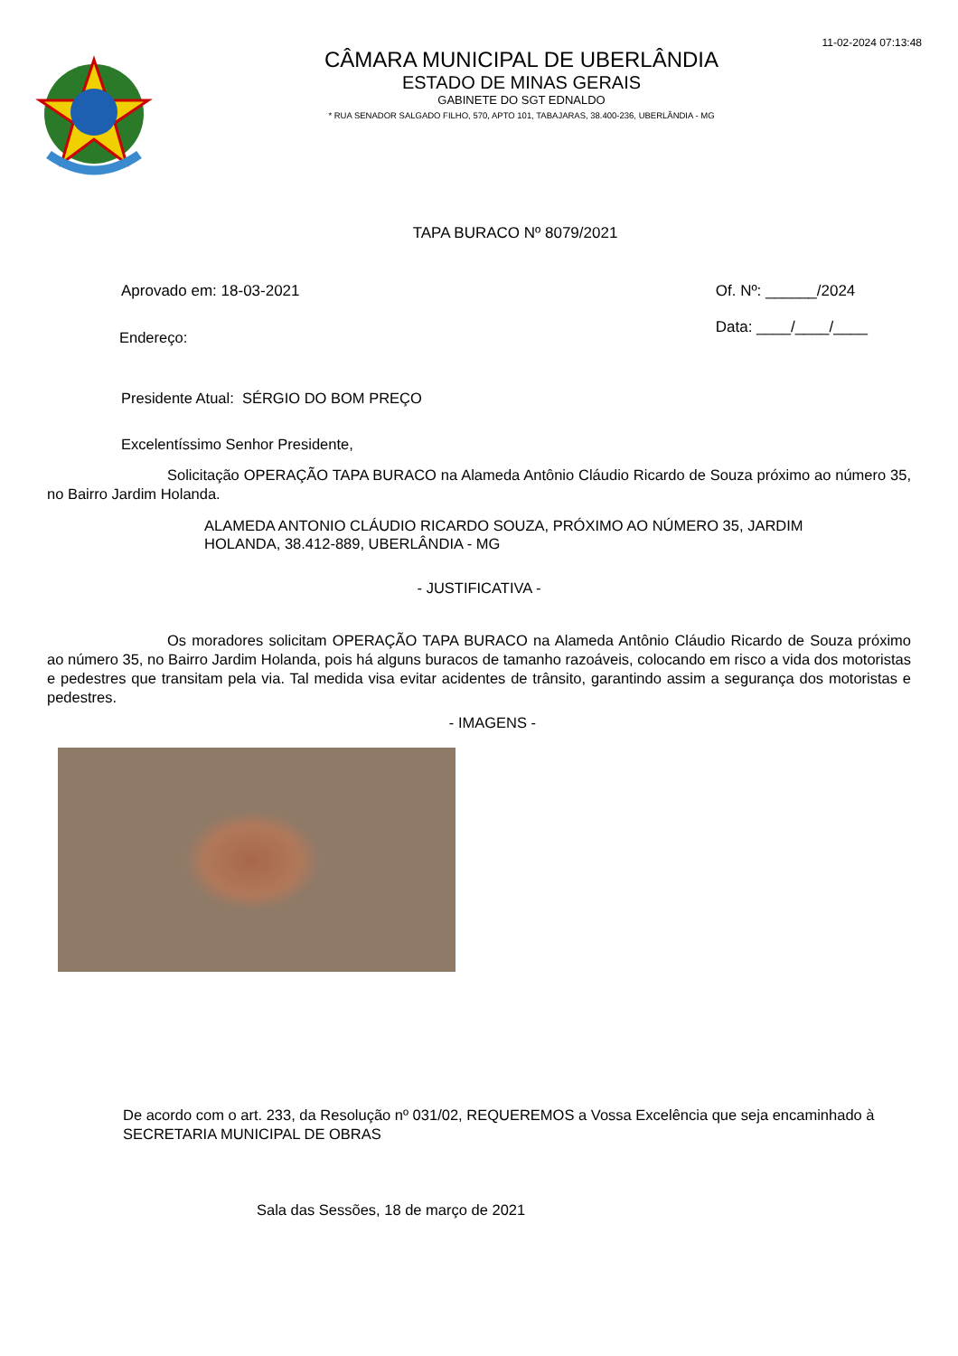11-02-2024 07:13:48
CÂMARA MUNICIPAL DE UBERLÂNDIA
ESTADO DE MINAS GERAIS
GABINETE DO SGT EDNALDO
* RUA SENADOR SALGADO FILHO, 570, APTO 101, TABAJARAS, 38.400-236, UBERLÂNDIA - MG
TAPA BURACO Nº 8079/2021
Aprovado em: 18-03-2021 Of. Nº: ______/2024
Data: ____/____/____
Endereço:
Presidente Atual: SÉRGIO DO BOM PREÇO
Excelentíssimo Senhor Presidente,
Solicitação OPERAÇÃO TAPA BURACO na Alameda Antônio Cláudio Ricardo de Souza próximo ao número 35, no Bairro Jardim Holanda.
ALAMEDA ANTONIO CLÁUDIO RICARDO SOUZA, PRÓXIMO AO NÚMERO 35, JARDIM HOLANDA, 38.412-889, UBERLÂNDIA - MG
- JUSTIFICATIVA -
Os moradores solicitam OPERAÇÃO TAPA BURACO na Alameda Antônio Cláudio Ricardo de Souza próximo ao número 35, no Bairro Jardim Holanda, pois há alguns buracos de tamanho razoáveis, colocando em risco a vida dos motoristas e pedestres que transitam pela via. Tal medida visa evitar acidentes de trânsito, garantindo assim a segurança dos motoristas e pedestres.
- IMAGENS -
De acordo com o art. 233, da Resolução nº 031/02, REQUEREMOS a Vossa Excelência que seja encaminhado à SECRETARIA MUNICIPAL DE OBRAS
Sala das Sessões, 18 de março de 2021